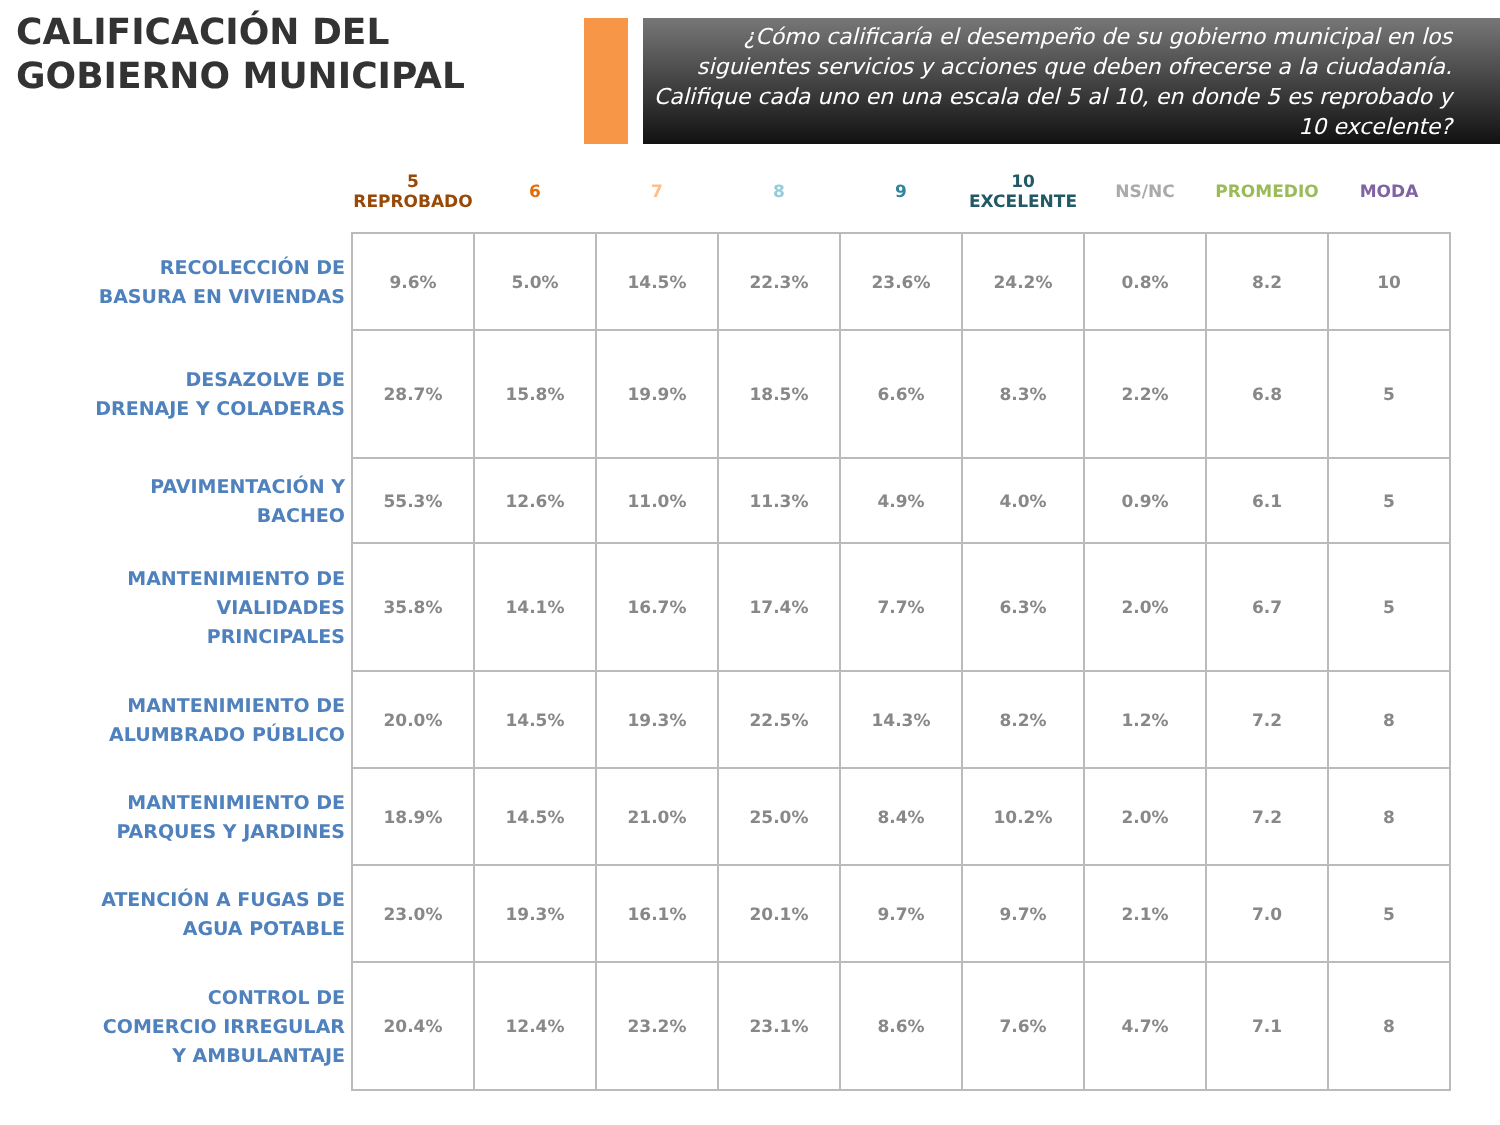CALIFICACIÓN DEL GOBIERNO MUNICIPAL
¿Cómo calificaría el desempeño de su gobierno municipal en los siguientes servicios y acciones que deben ofrecerse a la ciudadanía. Califique cada uno en una escala del 5 al 10, en donde 5 es reprobado y 10 excelente?
| | 5 REPROBADO | 6 | 7 | 8 | 9 | 10 EXCELENTE | NS/NC | PROMEDIO | MODA |
| --- | --- | --- | --- | --- | --- | --- | --- | --- | --- |
| RECOLECCIÓN DE BASURA EN VIVIENDAS | 9.6% | 5.0% | 14.5% | 22.3% | 23.6% | 24.2% | 0.8% | 8.2 | 10 |
| DESAZOLVE DE DRENAJE Y COLADERAS | 28.7% | 15.8% | 19.9% | 18.5% | 6.6% | 8.3% | 2.2% | 6.8 | 5 |
| PAVIMENTACIÓN Y BACHEO | 55.3% | 12.6% | 11.0% | 11.3% | 4.9% | 4.0% | 0.9% | 6.1 | 5 |
| MANTENIMIENTO DE VIALIDADES PRINCIPALES | 35.8% | 14.1% | 16.7% | 17.4% | 7.7% | 6.3% | 2.0% | 6.7 | 5 |
| MANTENIMIENTO DE ALUMBRADO PÚBLICO | 20.0% | 14.5% | 19.3% | 22.5% | 14.3% | 8.2% | 1.2% | 7.2 | 8 |
| MANTENIMIENTO DE PARQUES Y JARDINES | 18.9% | 14.5% | 21.0% | 25.0% | 8.4% | 10.2% | 2.0% | 7.2 | 8 |
| ATENCIÓN A FUGAS DE AGUA POTABLE | 23.0% | 19.3% | 16.1% | 20.1% | 9.7% | 9.7% | 2.1% | 7.0 | 5 |
| CONTROL DE COMERCIO IRREGULAR Y AMBULANTAJE | 20.4% | 12.4% | 23.2% | 23.1% | 8.6% | 7.6% | 4.7% | 7.1 | 8 |